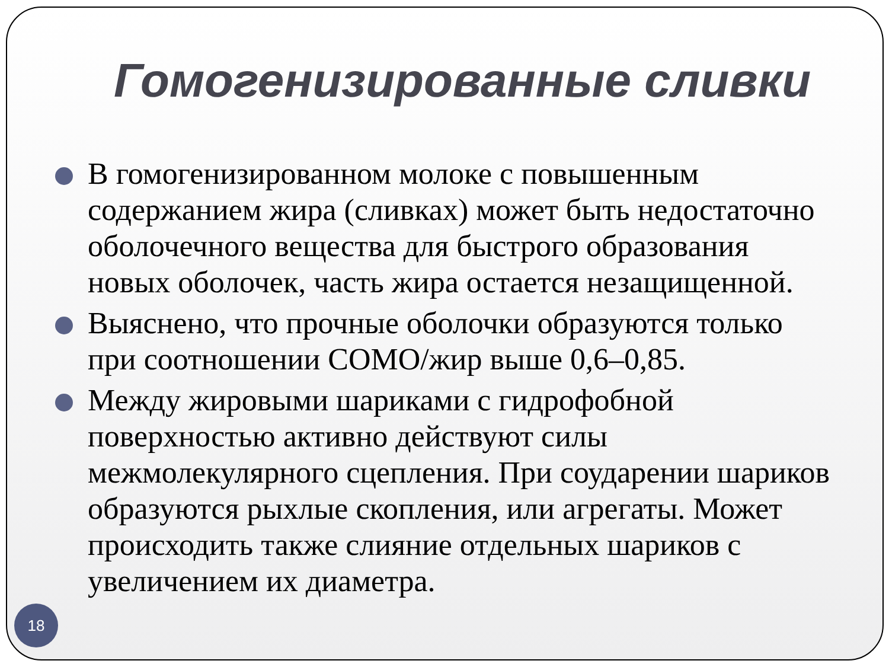Гомогенизированные сливки
В гомогенизированном молоке с повышенным содержанием жира (сливках) может быть недостаточно оболочечного вещества для быстрого образования новых оболочек, часть жира остается незащищенной.
Выяснено, что прочные оболочки образуются только при соотношении СОМО/жир выше 0,6–0,85.
Между жировыми шариками с гидрофобной поверхностью активно действуют силы межмолекулярного сцепления. При соударении шариков образуются рыхлые скопления, или агрегаты. Может происходить также слияние отдельных шариков с увеличением их диаметра.
18